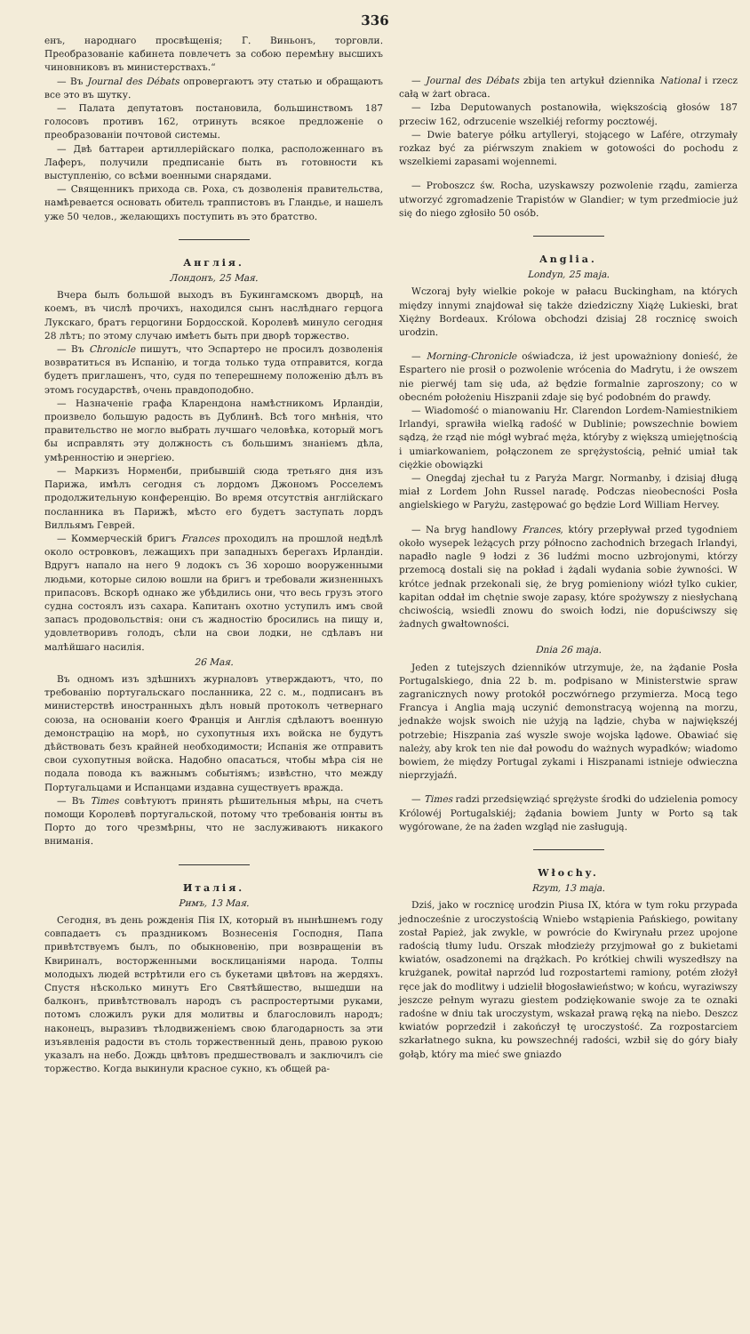336
енъ, народнаго просвѣщенія; Г. Виньонъ, торговли. Преобразованіе кабинета повлечетъ за собою перемѣну высшихъ чиновниковъ въ министерствахъ.“
— Въ Journal des Débats опровергаютъ эту статью и обращаютъ все это въ шутку.
— Палата депутатовъ постановила, большинствомъ 187 голосовъ противъ 162, отринуть всякое предложеніе о преобразованіи почтовой системы.
— Двѣ баттареи артиллерійскаго полка, расположеннаго въ Лаферъ, получили предписаніе быть въ готовности къ выступленію, со всѣми военными снарядами.
— Священникъ прихода св. Роха, съ дозволенія правительства, намѣревается основать обитель траппистовъ въ Гландье, и нашелъ уже 50 челов., желающихъ поступить въ это братство.
Англія.
Лондонъ, 25 Мая.
Вчера былъ большой выходъ въ Букингамскомъ дворцѣ, на коемъ, въ числѣ прочихъ, находился сынъ наслѣднаго герцога Лукскаго, братъ герцогини Бордосской. Королевѣ минуло сегодня 28 лѣтъ; по этому случаю имѣетъ быть при дворѣ торжество.
— Въ Chronicle пишутъ, что Эспартеро не просилъ дозволенія возвратиться въ Испанію, и тогда только туда отправится, когда будетъ приглашенъ, что, судя по теперешнему положенію дѣлъ въ этомъ государствѣ, очень правдоподобно.
— Назначеніе графа Кларендона намѣстникомъ Ирландіи, произвело большую радость въ Дублинѣ. Всѣ того мнѣнія, что правительство не могло выбрать лучшаго человѣка, который могъ бы исправлять эту должность съ большимъ знаніемъ дѣла, умѣренностію и энергіею.
— Маркизъ Норменби, прибывшій сюда третьяго дня изъ Парижа, имѣлъ сегодня съ лордомъ Джономъ Росселемъ продолжительную конференцію. Во время отсутствія англійскаго посланника въ Парижѣ, мѣсто его будетъ заступать лордъ Вилльямъ Геврей.
— Коммерческій бригъ Frances проходилъ на прошлой недѣлѣ около островковъ, лежащихъ при западныхъ берегахъ Ирландіи. Вдругъ напало на него 9 лодокъ съ 36 хорошо вооруженными людьми, которые силою вошли на бригъ и требовали жизненныхъ припасовъ. Вскорѣ однако же убѣдились они, что весь грузъ этого судна состоялъ изъ сахара. Капитанъ охотно уступилъ имъ свой запасъ продовольствія: они съ жадностію бросились на пищу и, удовлетворивъ голодъ, сѣли на свои лодки, не сдѣлавъ ни малѣйшаго насилія.
26 Мая.
Въ одномъ изъ здѣшнихъ журналовъ утверждаютъ, что, по требованію португальскаго посланника, 22 с. м., подписанъ въ министерствѣ иностранныхъ дѣлъ новый протоколъ четвернаго союза, на основаніи коего Франція и Англія сдѣлаютъ военную демонстрацію на морѣ, но сухопутныя ихъ войска не будутъ дѣйствовать безъ крайней необходимости; Испанія же отправитъ свои сухопутныя войска. Надобно опасаться, чтобы мѣра сія не подала повода къ важнымъ событіямъ; извѣстно, что между Португальцами и Испанцами издавна существуетъ вражда.
— Въ Times совѣтуютъ принять рѣшительныя мѣры, на счетъ помощи Королевѣ португальской, потому что требованія юнты въ Порто до того чрезмѣрны, что не заслуживаютъ никакого вниманія.
Италія.
Римъ, 13 Мая.
Сегодня, въ день рожденія Пія IX, который въ нынѣшнемъ году совпадаетъ съ праздникомъ Вознесенія Господня, Папа привѣтствуемъ былъ, по обыкновенію, при возвращеніи въ Квириналъ, восторженными восклицаніями народа. Толпы молодыхъ людей встрѣтили его съ букетами цвѣтовъ на жердяхъ. Спустя нѣсколько минутъ Его Святѣйшество, вышедши на балконъ, привѣтствовалъ народъ съ распростертыми руками, потомъ сложилъ руки для молитвы и благословилъ народъ; наконецъ, выразивъ тѣлодвиженіемъ свою благодарность за эти изъявленія радости въ столь торжественный день, правою рукою указалъ на небо. Дождь цвѣтовъ предшествовалъ и заключилъ сіе торжество. Когда выкинули красное сукно, къ общей ра-
— Journal des Débats zbija ten artykuł dziennika National i rzecz całą w żart obraca.
— Izba Deputowanych postanowiła, większością głosów 187 przeciw 162, odrzucenie wszelkiéj reformy pocztowéj.
— Dwie baterye półku artylleryi, stojącego w Lafére, otrzymały rozkaz być za piérwszym znakiem w gotowości do pochodu z wszelkiemi zapasami wojennemi.
— Proboszcz św. Rocha, uzyskawszy pozwolenie rządu, zamierza utworzyć zgromadzenie Trapistów w Glandier; w tym przedmiocie już się do niego zgłosiło 50 osób.
Anglia.
Londyn, 25 maja.
Wczoraj były wielkie pokoje w pałacu Buckingham, na których między innymi znajdował się także dziedziczny Xiążę Lukieski, brat Xiężny Bordeaux. Królowa obchodzi dzisiaj 28 rocznicę swoich urodzin.
— Morning-Chronicle oświadcza, iż jest upoważniony donieść, że Espartero nie prosił o pozwolenie wrócenia do Madrytu, i że owszem nie pierwéj tam się uda, aż będzie formalnie zaproszony; co w obecném położeniu Hiszpanii zdaje się być podobném do prawdy.
— Wiadomość o mianowaniu Hr. Clarendon Lordem-Namiestnikiem Irlandyi, sprawiła wielką radość w Dublinie; powszechnie bowiem sądzą, że rząd nie mógł wybrać męża, któryby z większą umiejętnością i umiarkowaniem, połączonem ze sprężystością, pełnić umiał tak ciężkie obowiązki
— Onegdaj zjechał tu z Paryża Margr. Normanby, i dzisiaj długą miał z Lordem John Russel naradę. Podczas nieobecności Posła angielskiego w Paryżu, zastępować go będzie Lord William Hervey.
— Na bryg handlowy Frances, który przepływał przed tygodniem około wysepek leżących przy północno zachodnich brzegach Irlandyi, napadło nagle 9 łodzi z 36 ludźmi mocno uzbrojonymi, którzy przemocą dostali się na pokład i żądali wydania sobie żywności. W krótce jednak przekonali się, że bryg pomieniony wiózł tylko cukier, kapitan oddał im chętnie swoje zapasy, które spożywszy z niesłychaną chciwością, wsiedli znowu do swoich łodzi, nie dopuściwszy się żadnych gwałtowności.
Dnia 26 maja.
Jeden z tutejszych dzienników utrzymuje, że, na żądanie Posła Portugalskiego, dnia 22 b. m. podpisano w Ministerstwie spraw zagranicznych nowy protokół poczwórnego przymierza. Mocą tego Francya i Anglia mają uczynić demonstracyą wojenną na morzu, jednakże wojsk swoich nie użyją na lądzie, chyba w największéj potrzebie; Hiszpania zaś wyszle swoje wojska lądowe. Obawiać się należy, aby krok ten nie dał powodu do ważnych wypadków; wiadomo bowiem, że między Portugal zykami i Hiszpanami istnieje odwieczna nieprzyjaźń.
— Times radzi przedsięwziąć sprężyste środki do udzielenia pomocy Królowéj Portugalskiéj; żądania bowiem Junty w Porto są tak wygórowane, że na żaden wzgląd nie zasługują.
Włochy.
Rzym, 13 maja.
Dziś, jako w rocznicę urodzin Piusa IX, która w tym roku przypada jednocześnie z uroczystością Wniebo wstąpienia Pańskiego, powitany został Papież, jak zwykle, w powrócie do Kwirynału przez upojone radością tłumy ludu. Orszak młodzieży przyjmował go z bukietami kwiatów, osadzonemi na drążkach. Po krótkiej chwili wyszedłszy na krużganek, powitał naprzód lud rozpostartemi ramiony, potém złożył ręce jak do modlitwy i udzielił błogosławieństwo; w końcu, wyraziwszy jeszcze pełnym wyrazu giestem podziękowanie swoje za te oznaki radośne w dniu tak uroczystym, wskazał prawą ręką na niebo. Deszcz kwiatów poprzedził i zakończył tę uroczystość. Za rozpostarciem szkarłatnego sukna, ku powszechnéj radości, wzbił się do góry biały gołąb, który ma mieć swe gniazdo